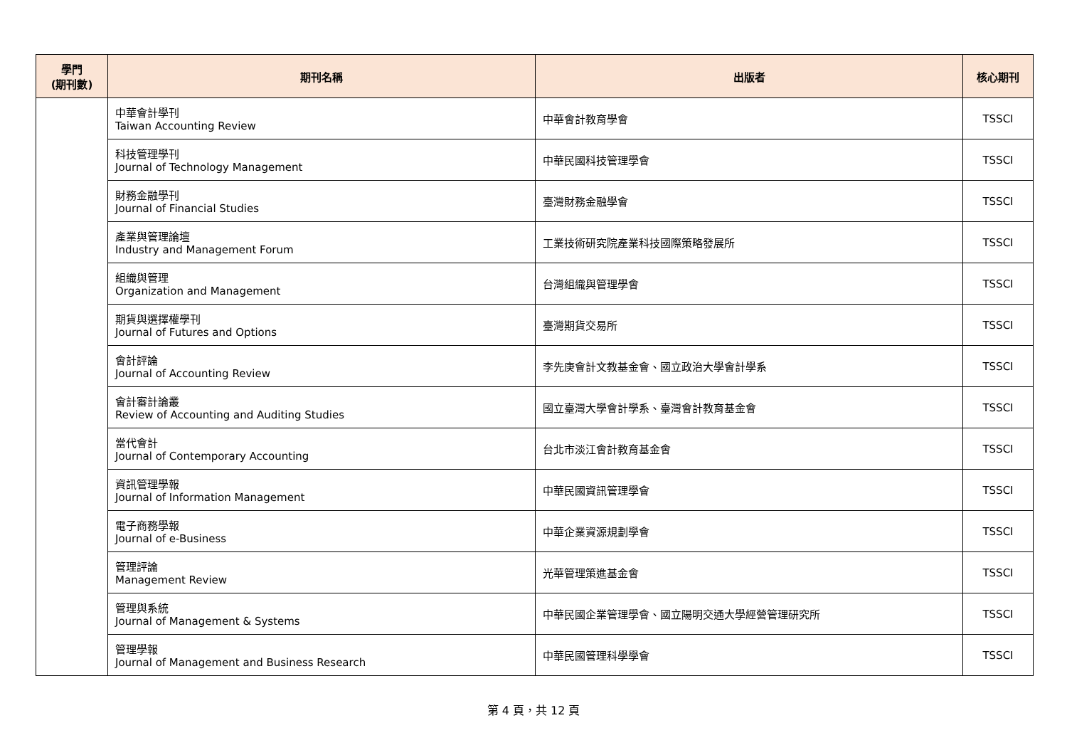| 學門 (期刊數) | 期刊名稱 | 出版者 | 核心期刊 |
| --- | --- | --- | --- |
| | 中華會計學刊 Taiwan Accounting Review | 中華會計教育學會 | TSSCI |
| | 科技管理學刊 Journal of Technology Management | 中華民國科技管理學會 | TSSCI |
| | 財務金融學刊 Journal of Financial Studies | 臺灣財務金融學會 | TSSCI |
| | 產業與管理論壇 Industry and Management Forum | 工業技術研究院產業科技國際策略發展所 | TSSCI |
| | 組織與管理 Organization and Management | 台灣組織與管理學會 | TSSCI |
| | 期貨與選擇權學刊 Journal of Futures and Options | 臺灣期貨交易所 | TSSCI |
| | 會計評論 Journal of Accounting Review | 李先庚會計文教基金會、國立政治大學會計學系 | TSSCI |
| | 會計審計論叢 Review of Accounting and Auditing Studies | 國立臺灣大學會計學系、臺灣會計教育基金會 | TSSCI |
| | 當代會計 Journal of Contemporary Accounting | 台北市淡江會計教育基金會 | TSSCI |
| | 資訊管理學報 Journal of Information Management | 中華民國資訊管理學會 | TSSCI |
| | 電子商務學報 Journal of e-Business | 中華企業資源規劃學會 | TSSCI |
| | 管理評論 Management Review | 光華管理策進基金會 | TSSCI |
| | 管理與系統 Journal of Management & Systems | 中華民國企業管理學會、國立陽明交通大學經營管理研究所 | TSSCI |
| | 管理學報 Journal of Management and Business Research | 中華民國管理科學學會 | TSSCI |
第 4 頁，共 12 頁